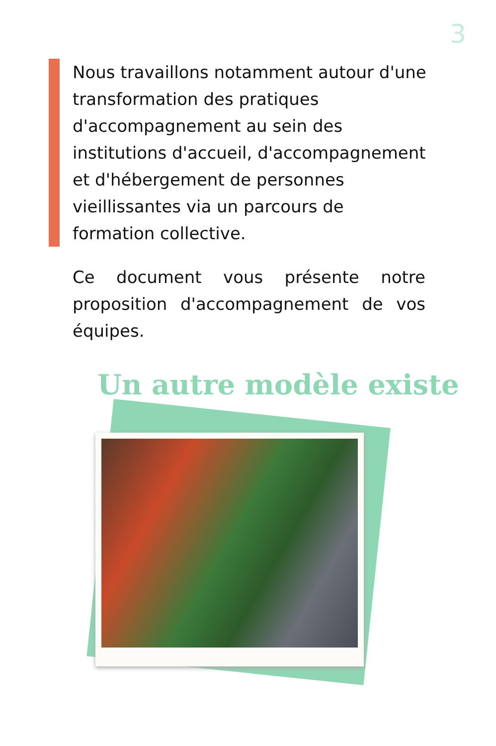3
Nous travaillons notamment autour d'une transformation des pratiques d'accompagnement au sein des institutions d'accueil, d'accompagnement et d'hébergement de personnes vieillissantes via un parcours de formation collective.
Ce document vous présente notre proposition d'accompagnement de vos équipes.
Un autre modèle existe